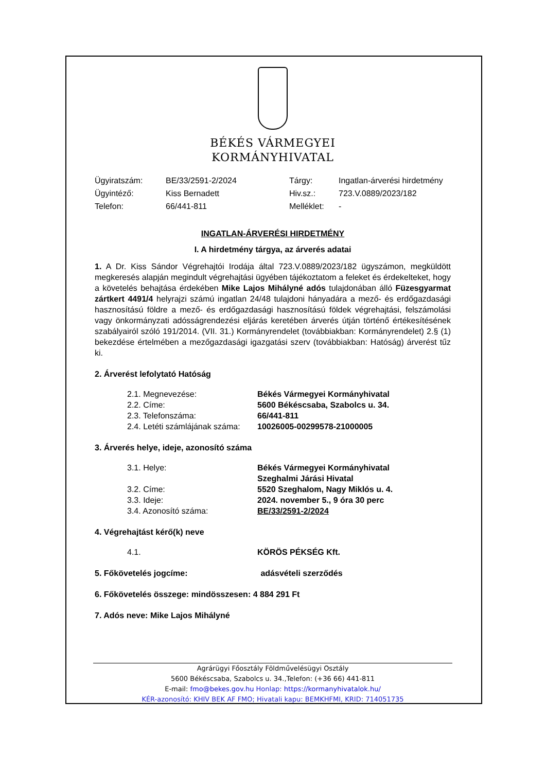BÉKÉS VÁRMEGYEI
KORMÁNYHIVATAL
| Ügyiratszám: | BE/33/2591-2/2024 | Tárgy: | Ingatlan-árverési hirdetmény |
| Ügyintéző: | Kiss Bernadett | Hiv.sz.: | 723.V.0889/2023/182 |
| Telefon: | 66/441-811 | Melléklet: | - |
INGATLAN-ÁRVERÉSI HIRDETMÉNY
I. A hirdetmény tárgya, az árverés adatai
1. A Dr. Kiss Sándor Végrehajtói Irodája által 723.V.0889/2023/182 ügyszámon, megküldött megkeresés alapján megindult végrehajtási ügyében tájékoztatom a feleket és érdekelteket, hogy a követelés behajtása érdekében Mike Lajos Mihályné adós tulajdonában álló Füzesgyarmat zártkert 4491/4 helyrajzi számú ingatlan 24/48 tulajdoni hányadára a mező- és erdőgazdasági hasznosítású földre a mező- és erdőgazdasági hasznosítású földek végrehajtási, felszámolási vagy önkormányzati adósságrendezési eljárás keretében árverés útján történő értékesítésének szabályairól szóló 191/2014. (VII. 31.) Kormányrendelet (továbbiakban: Kormányrendelet) 2.§ (1) bekezdése értelmében a mezőgazdasági igazgatási szerv (továbbiakban: Hatóság) árverést tűz ki.
2. Árverést lefolytató Hatóság
| 2.1. Megnevezése: | Békés Vármegyei Kormányhivatal |
| 2.2. Címe: | 5600 Békéscsaba, Szabolcs u. 34. |
| 2.3. Telefonszáma: | 66/441-811 |
| 2.4. Letéti számlájának száma: | 10026005-00299578-21000005 |
3. Árverés helye, ideje, azonosító száma
| 3.1. Helye: | Békés Vármegyei Kormányhivatal Szeghalmi Járási Hivatal |
| 3.2. Címe: | 5520 Szeghalom, Nagy Miklós u. 4. |
| 3.3. Ideje: | 2024. november 5., 9 óra 30 perc |
| 3.4. Azonosító száma: | BE/33/2591-2/2024 |
4. Végrehajtást kérő(k) neve
| 4.1. | KÖRÖS PÉKSÉG Kft. |
5. Főkövetelés jogcíme: adásvételi szerződés
6. Főkövetelés összege: mindösszesen: 4 884 291 Ft
7. Adós neve: Mike Lajos Mihályné
Agrárügyi Főosztály Földművelésügyi Osztály
5600 Békéscsaba, Szabolcs u. 34.,Telefon: (+36 66) 441-811
E-mail: fmo@bekes.gov.hu Honlap: https://kormanyhivatalok.hu/
KÉR-azonosító: KHIV BEK AF FMO; Hivatali kapu: BEMKHFMI, KRID: 714051735